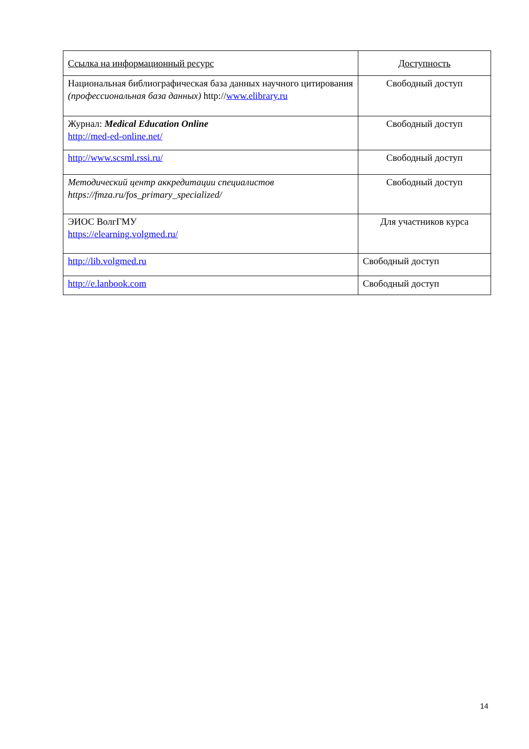| Ссылка на информационный ресурс | Доступность |
| --- | --- |
| Национальная библиографическая база данных научного цитирования (профессиональная база данных) http:// www.elibrary.ru | Свободный доступ |
| Журнал: Medical Education Online http://med-ed-online.net/ | Свободный доступ |
| http://www.scsml.rssi.ru/ | Свободный доступ |
| Методический центр аккредитации специалистов https://fmza.ru/fos_primary_specialized/ | Свободный доступ |
| ЭИОС ВолгГМУ https://elearning.volgmed.ru/ | Для участников курса |
| http://lib.volgmed.ru | Свободный доступ |
| http://e.lanbook.com | Свободный доступ |
14